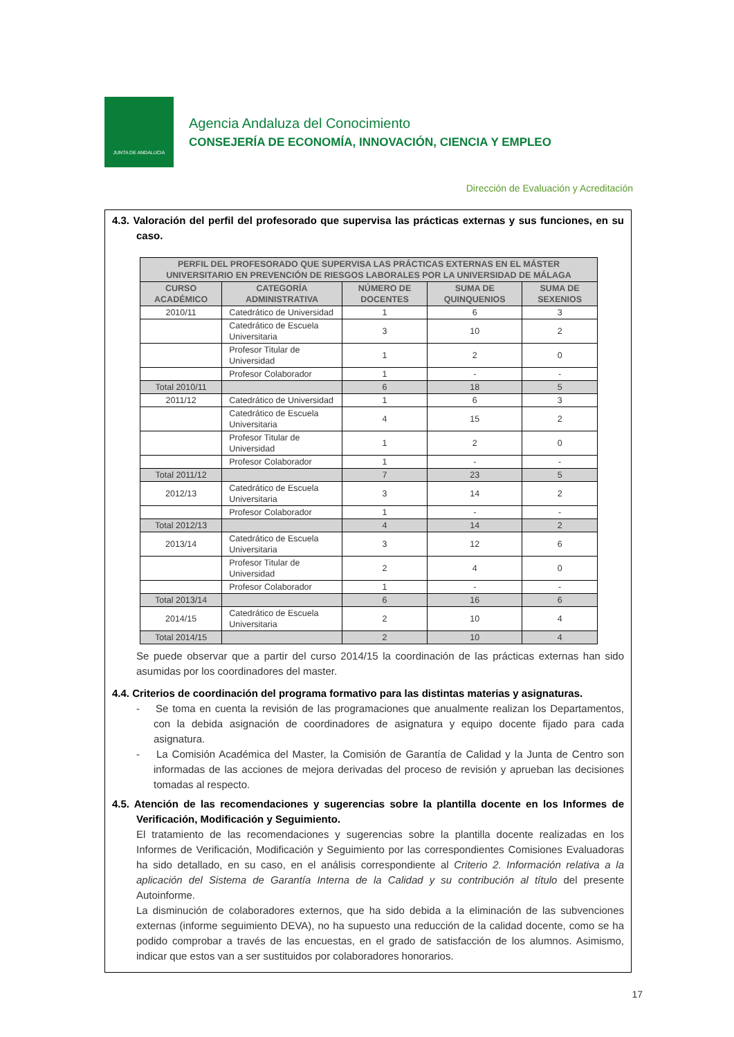JUNTA DE ANDALUCIA
Agencia Andaluza del Conocimiento
CONSEJERÍA DE ECONOMÍA, INNOVACIÓN, CIENCIA Y EMPLEO
Dirección de Evaluación y Acreditación
4.3. Valoración del perfil del profesorado que supervisa las prácticas externas y sus funciones, en su caso.
| PERFIL DEL PROFESORADO QUE SUPERVISA LAS PRÁCTICAS EXTERNAS EN EL MÁSTER UNIVERSITARIO EN PREVENCIÓN DE RIESGOS LABORALES POR LA UNIVERSIDAD DE MÁLAGA | | | | |
| --- | --- | --- | --- | --- |
| CURSO ACADÉMICO | CATEGORÍA ADMINISTRATIVA | NÚMERO DE DOCENTES | SUMA DE QUINQUENIOS | SUMA DE SEXENIOS |
| 2010/11 | Catedrático de Universidad | 1 | 6 | 3 |
| | Catedrático de Escuela Universitaria | 3 | 10 | 2 |
| | Profesor Titular de Universidad | 1 | 2 | 0 |
| | Profesor Colaborador | 1 | - | - |
| Total 2010/11 | | 6 | 18 | 5 |
| 2011/12 | Catedrático de Universidad | 1 | 6 | 3 |
| | Catedrático de Escuela Universitaria | 4 | 15 | 2 |
| | Profesor Titular de Universidad | 1 | 2 | 0 |
| | Profesor Colaborador | 1 | - | - |
| Total 2011/12 | | 7 | 23 | 5 |
| 2012/13 | Catedrático de Escuela Universitaria | 3 | 14 | 2 |
| | Profesor Colaborador | 1 | - | - |
| Total 2012/13 | | 4 | 14 | 2 |
| 2013/14 | Catedrático de Escuela Universitaria | 3 | 12 | 6 |
| | Profesor Titular de Universidad | 2 | 4 | 0 |
| | Profesor Colaborador | 1 | - | - |
| Total 2013/14 | | 6 | 16 | 6 |
| 2014/15 | Catedrático de Escuela Universitaria | 2 | 10 | 4 |
| Total 2014/15 | | 2 | 10 | 4 |
Se puede observar que a partir del curso 2014/15 la coordinación de las prácticas externas han sido asumidas por los coordinadores del master.
4.4. Criterios de coordinación del programa formativo para las distintas materias y asignaturas.
- Se toma en cuenta la revisión de las programaciones que anualmente realizan los Departamentos, con la debida asignación de coordinadores de asignatura y equipo docente fijado para cada asignatura.
- La Comisión Académica del Master, la Comisión de Garantía de Calidad y la Junta de Centro son informadas de las acciones de mejora derivadas del proceso de revisión y aprueban las decisiones tomadas al respecto.
4.5. Atención de las recomendaciones y sugerencias sobre la plantilla docente en los Informes de Verificación, Modificación y Seguimiento.
El tratamiento de las recomendaciones y sugerencias sobre la plantilla docente realizadas en los Informes de Verificación, Modificación y Seguimiento por las correspondientes Comisiones Evaluadoras ha sido detallado, en su caso, en el análisis correspondiente al Criterio 2. Información relativa a la aplicación del Sistema de Garantía Interna de la Calidad y su contribución al título del presente Autoinforme.
La disminución de colaboradores externos, que ha sido debida a la eliminación de las subvenciones externas (informe seguimiento DEVA), no ha supuesto una reducción de la calidad docente, como se ha podido comprobar a través de las encuestas, en el grado de satisfacción de los alumnos. Asimismo, indicar que estos van a ser sustituidos por colaboradores honorarios.
17